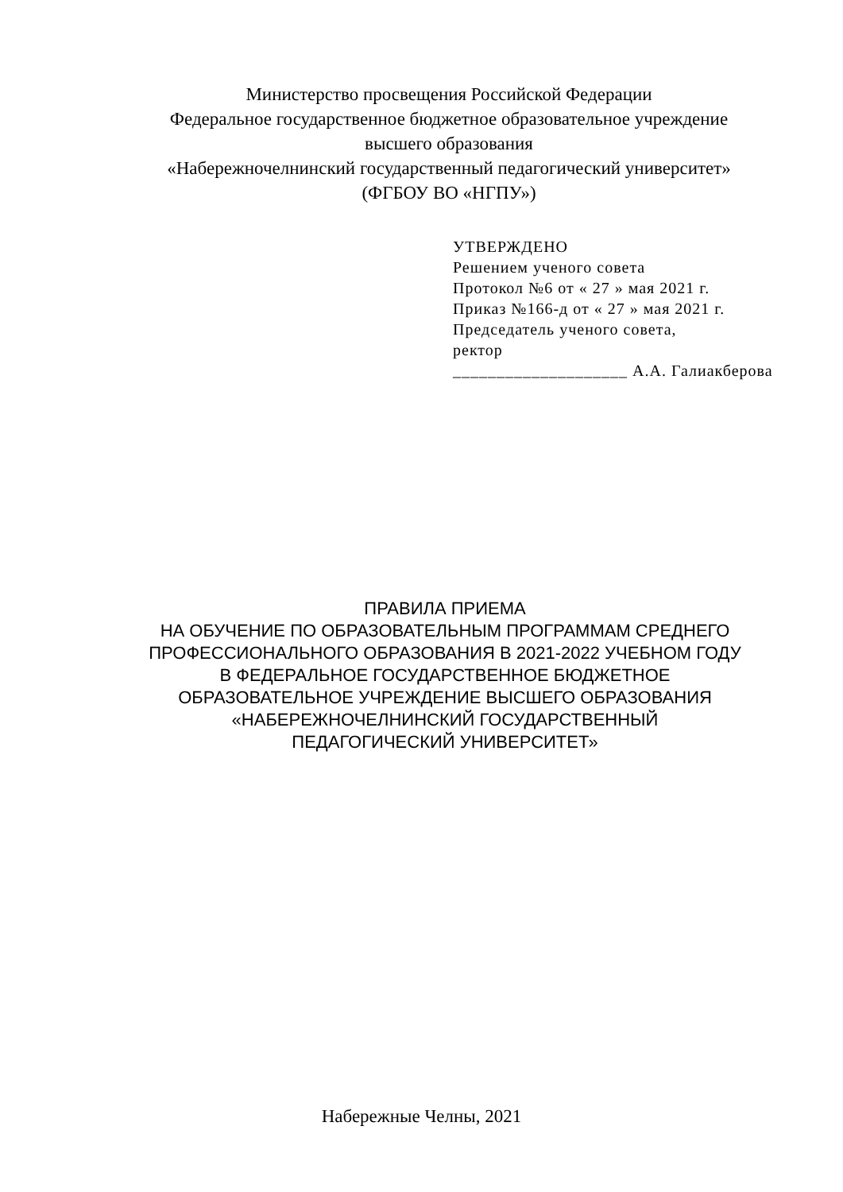Министерство просвещения Российской Федерации
Федеральное государственное бюджетное образовательное учреждение
высшего образования
«Набережночелнинский государственный педагогический университет»
(ФГБОУ ВО «НГПУ»)
УТВЕРЖДЕНО
Решением ученого совета
Протокол №6 от « 27 » мая 2021 г.
Приказ №166-д от « 27 » мая 2021 г.
Председатель ученого совета,
ректор
____________________ А.А. Галиакберова
ПРАВИЛА ПРИЕМА
НА ОБУЧЕНИЕ ПО ОБРАЗОВАТЕЛЬНЫМ ПРОГРАММАМ СРЕДНЕГО
ПРОФЕССИОНАЛЬНОГО ОБРАЗОВАНИЯ В 2021-2022 УЧЕБНОМ ГОДУ
В ФЕДЕРАЛЬНОЕ ГОСУДАРСТВЕННОЕ БЮДЖЕТНОЕ
ОБРАЗОВАТЕЛЬНОЕ УЧРЕЖДЕНИЕ ВЫСШЕГО ОБРАЗОВАНИЯ
«НАБЕРЕЖНОЧЕЛНИНСКИЙ ГОСУДАРСТВЕННЫЙ
ПЕДАГОГИЧЕСКИЙ УНИВЕРСИТЕТ»
Набережные Челны, 2021